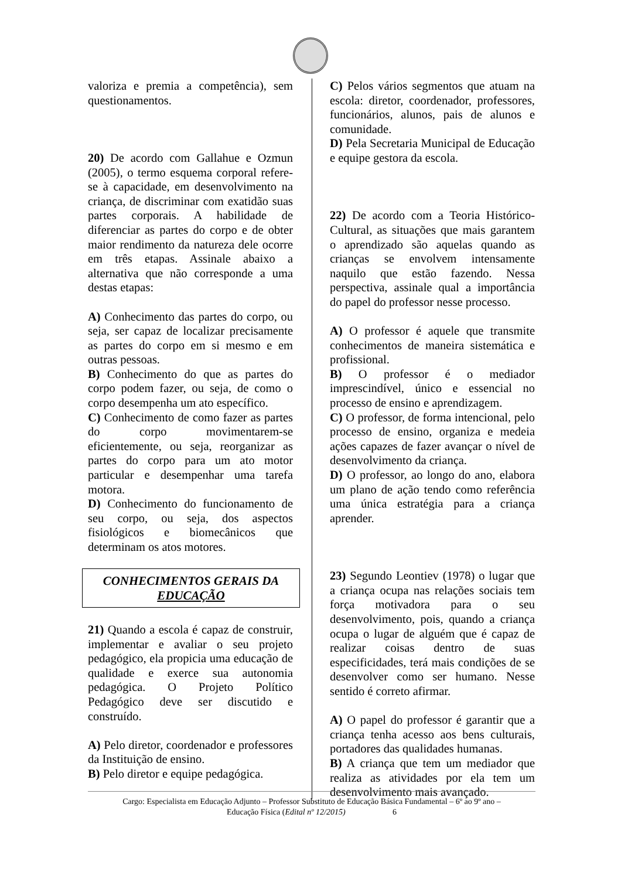valoriza e premia a competência), sem questionamentos.
20) De acordo com Gallahue e Ozmun (2005), o termo esquema corporal refere-se à capacidade, em desenvolvimento na criança, de discriminar com exatidão suas partes corporais. A habilidade de diferenciar as partes do corpo e de obter maior rendimento da natureza dele ocorre em três etapas. Assinale abaixo a alternativa que não corresponde a uma destas etapas:
A) Conhecimento das partes do corpo, ou seja, ser capaz de localizar precisamente as partes do corpo em si mesmo e em outras pessoas.
B) Conhecimento do que as partes do corpo podem fazer, ou seja, de como o corpo desempenha um ato específico.
C) Conhecimento de como fazer as partes do corpo movimentarem-se eficientemente, ou seja, reorganizar as partes do corpo para um ato motor particular e desempenhar uma tarefa motora.
D) Conhecimento do funcionamento de seu corpo, ou seja, dos aspectos fisiológicos e biomecânicos que determinam os atos motores.
CONHECIMENTOS GERAIS DA EDUCAÇÃO
21) Quando a escola é capaz de construir, implementar e avaliar o seu projeto pedagógico, ela propicia uma educação de qualidade e exerce sua autonomia pedagógica. O Projeto Político Pedagógico deve ser discutido e construído.
A) Pelo diretor, coordenador e professores da Instituição de ensino.
B) Pelo diretor e equipe pedagógica.
C) Pelos vários segmentos que atuam na escola: diretor, coordenador, professores, funcionários, alunos, pais de alunos e comunidade.
D) Pela Secretaria Municipal de Educação e equipe gestora da escola.
22) De acordo com a Teoria Histórico-Cultural, as situações que mais garantem o aprendizado são aquelas quando as crianças se envolvem intensamente naquilo que estão fazendo. Nessa perspectiva, assinale qual a importância do papel do professor nesse processo.
A) O professor é aquele que transmite conhecimentos de maneira sistemática e profissional.
B) O professor é o mediador imprescindível, único e essencial no processo de ensino e aprendizagem.
C) O professor, de forma intencional, pelo processo de ensino, organiza e medeia ações capazes de fazer avançar o nível de desenvolvimento da criança.
D) O professor, ao longo do ano, elabora um plano de ação tendo como referência uma única estratégia para a criança aprender.
23) Segundo Leontiev (1978) o lugar que a criança ocupa nas relações sociais tem força motivadora para o seu desenvolvimento, pois, quando a criança ocupa o lugar de alguém que é capaz de realizar coisas dentro de suas especificidades, terá mais condições de se desenvolver como ser humano. Nesse sentido é correto afirmar.
A) O papel do professor é garantir que a criança tenha acesso aos bens culturais, portadores das qualidades humanas.
B) A criança que tem um mediador que realiza as atividades por ela tem um desenvolvimento mais avançado.
Cargo: Especialista em Educação Adjunto – Professor Substituto de Educação Básica Fundamental – 6º ao 9º ano –
Educação Física (Edital nº 12/2015) 6